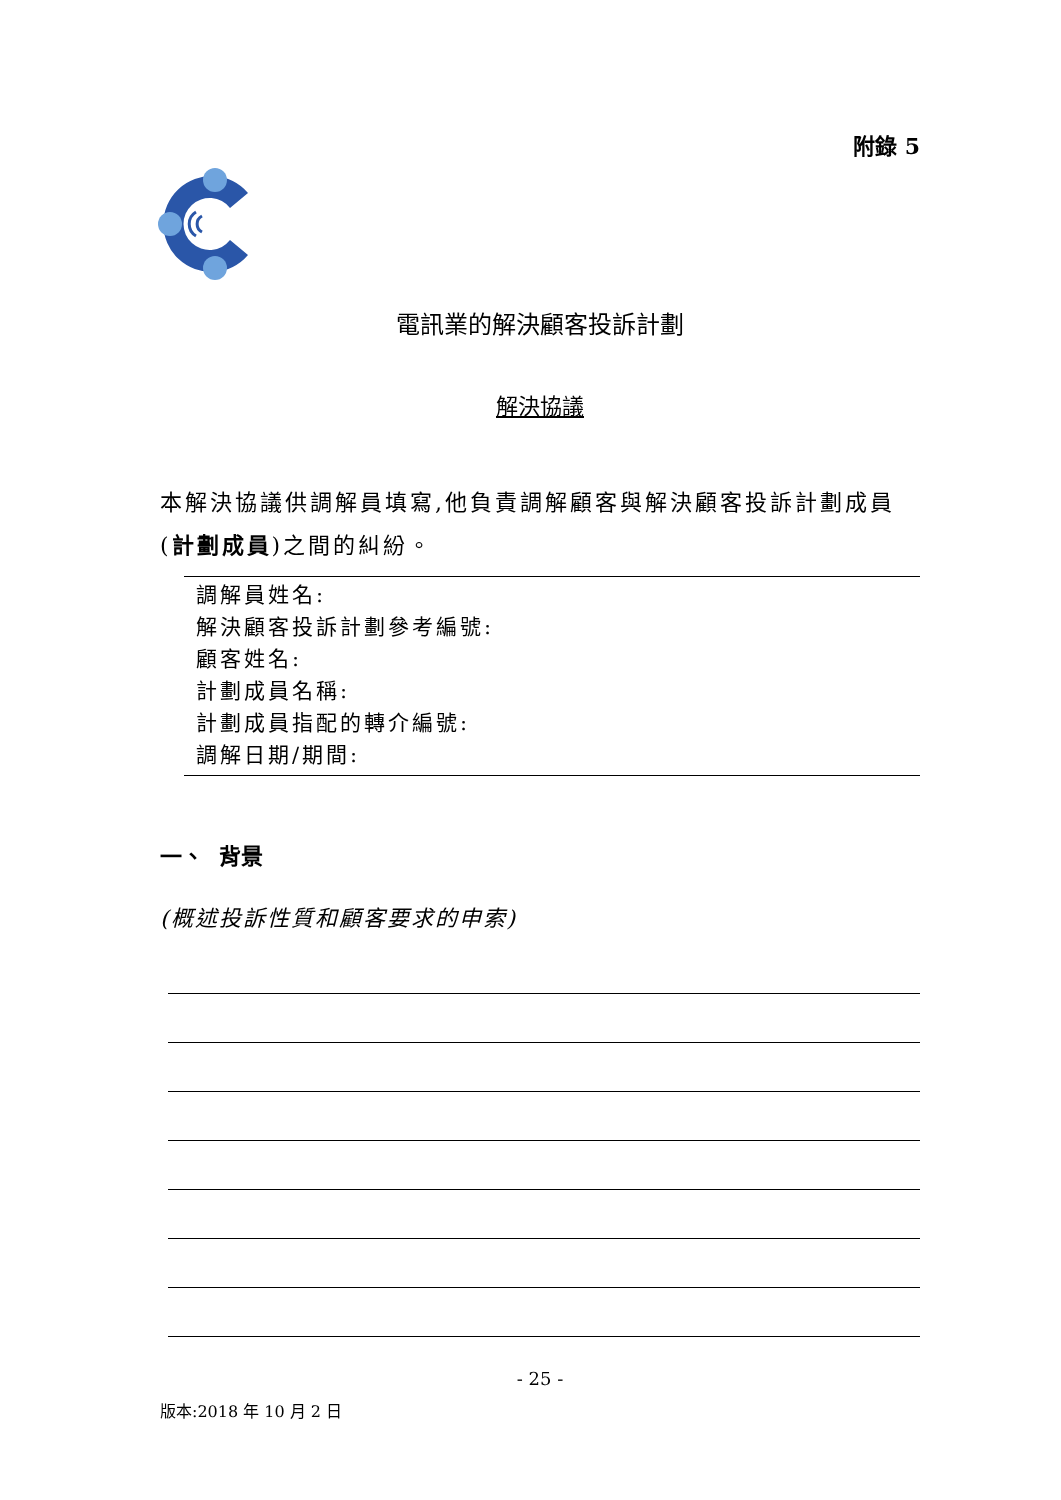附錄 5
電訊業的解決顧客投訴計劃
解決協議
本解決協議供調解員填寫,他負責調解顧客與解決顧客投訴計劃成員(計劃成員)之間的糾紛。
調解員姓名:
解決顧客投訴計劃參考編號:
顧客姓名:
計劃成員名稱:
計劃成員指配的轉介編號:
調解日期/期間:
一、 背景
(概述投訴性質和顧客要求的申索)
- 25 -
版本:2018 年 10 月 2 日